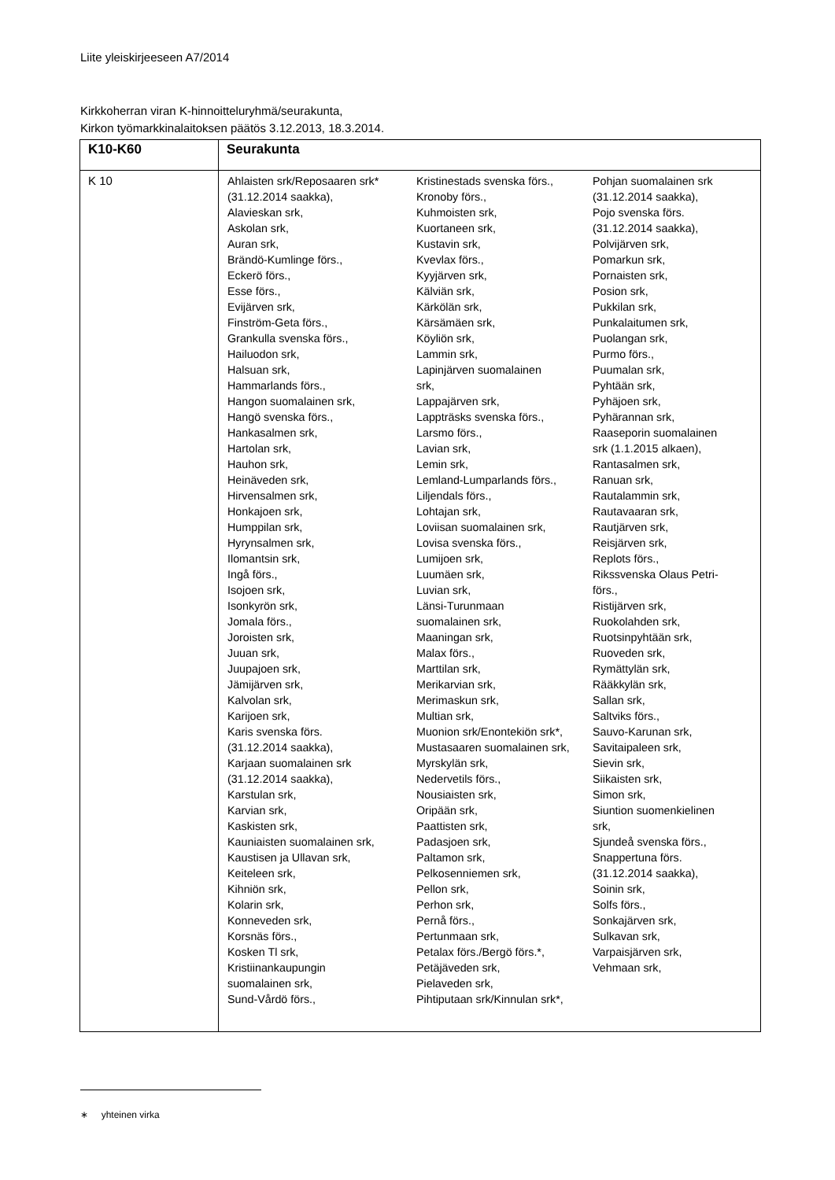Liite yleiskirjeeseen A7/2014
Kirkkoherran viran K-hinnoitteluryhmä/seurakunta,
Kirkon työmarkkinalaitoksen päätös 3.12.2013, 18.3.2014.
| K10-K60 | Seurakunta |
| --- | --- |
| K 10 | Ahlaisten srk/Reposaaren srk* (31.12.2014 saakka), Alavieskan srk, Askolan srk, Auran srk, Brändö-Kumlinge förs., Eckerö förs., Esse förs., Evijärven srk, Finström-Geta förs., Grankulla svenska förs., Hailuodon srk, Halsuan srk, Hammarlands förs., Hangon suomalainen srk, Hangö svenska förs., Hankasalmen srk, Hartolan srk, Hauhon srk, Heinäveden srk, Hirvensalmen srk, Honkajoen srk, Humppilan srk, Hyrynsalmen srk, Ilomantsin srk, Ingå förs., Isojoen srk, Isonkyrön srk, Jomala förs., Joroisten srk, Juuan srk, Juupajoen srk, Jämijärven srk, Kalvolan srk, Karijoen srk, Karis svenska förs. (31.12.2014 saakka), Karjaan suomalainen srk (31.12.2014 saakka), Karstulan srk, Karvian srk, Kaskisten srk, Kauniaisten suomalainen srk, Kaustisen ja Ullavan srk, Keiteleen srk, Kihniön srk, Kolarin srk, Konneveden srk, Korsnäs förs., Kosken Tl srk, Kristiinankaupungin suomalainen srk, Sund-Vårdö förs., Kristinestads svenska förs., Kronoby förs., Kuhmoisten srk, Kuortaneen srk, Kustavin srk, Kvevlax förs., Kyyjärven srk, Kälviän srk, Kärkölän srk, Kärsämäen srk, Köyliön srk, Lammin srk, Lapinjärven suomalainen srk, Lappajärven srk, Lappträsks svenska förs., Larsmo förs., Lavian srk, Lemin srk, Lemland-Lumparlands förs., Liljendals förs., Lohtajan srk, Loviisan suomalainen srk, Lovisa svenska förs., Lumijoen srk, Luumäen srk, Luvian srk, Länsi-Turunmaan suomalainen srk, Maaningan srk, Malax förs., Marttilan srk, Merikarvian srk, Merimaskun srk, Multian srk, Muonion srk/Enontekiön srk*, Mustasaaren suomalainen srk, Myrskylän srk, Nedervetils förs., Nousiaisten srk, Oripään srk, Paattisten srk, Padasjoen srk, Paltamon srk, Pelkosenniemen srk, Pellon srk, Perhon srk, Pernå förs., Pertunmaan srk, Petalax förs./Bergö förs.*, Petäjäveden srk, Pielaveden srk, Pihtiputaan srk/Kinnulan srk*, Pohjan suomalainen srk (31.12.2014 saakka), Pojo svenska förs. (31.12.2014 saakka), Polvijärven srk, Pomarkun srk, Pornaisten srk, Posion srk, Pukkilan srk, Punkalaitumen srk, Puolangan srk, Purmo förs., Puumalan srk, Pyhtään srk, Pyhäjoen srk, Pyhärannan srk, Raaseporin suomalainen srk (1.1.2015 alkaen), Rantasalmen srk, Ranuan srk, Rautalammin srk, Rautavaaran srk, Rautjärven srk, Reisjärven srk, Replots förs., Rikssvenska Olaus Petri- förs., Ristijärven srk, Ruokolahden srk, Ruotsinpyhtään srk, Ruoveden srk, Rymättylän srk, Rääkkylän srk, Sallan srk, Saltviks förs., Sauvo-Karunan srk, Savitaipaleen srk, Sievin srk, Siikaisten srk, Simon srk, Siuntion suomenkielinen srk, Sjundeå svenska förs., Snappertuna förs. (31.12.2014 saakka), Soinin srk, Solfs förs., Sonkajärven srk, Sulkavan srk, Varpaisjärven srk, Vehmaan srk, |
∗ yhteinen virka